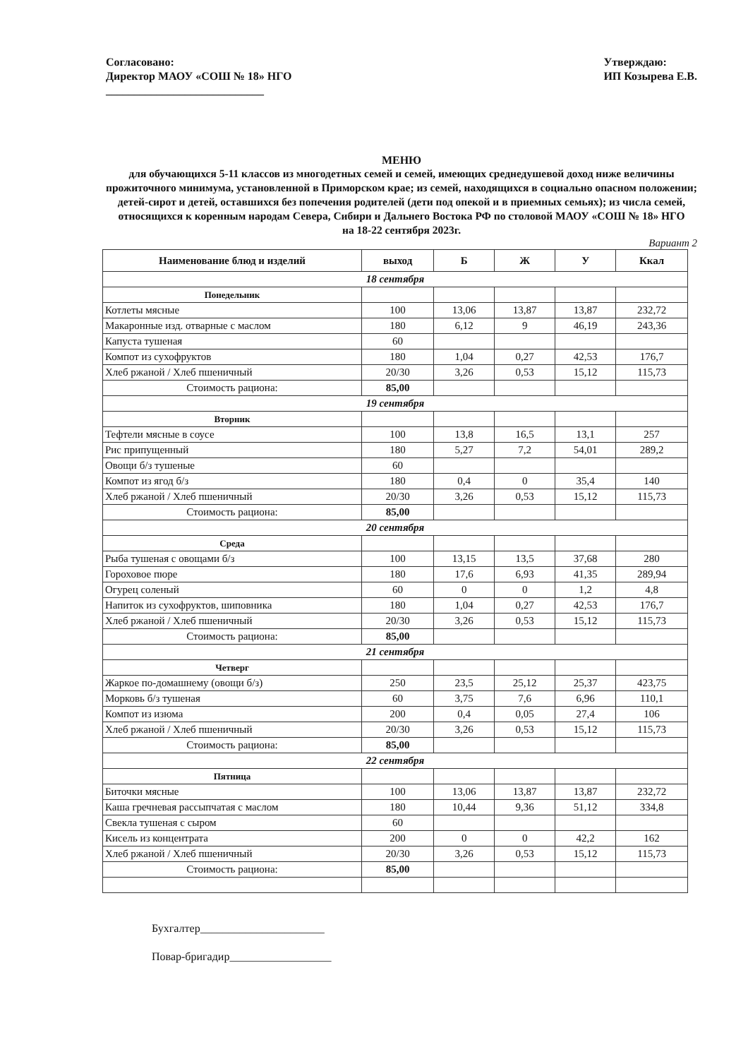Согласовано:
Директор МАОУ «СОШ № 18» НГО
____________________________
Утверждаю:
ИП Козырева Е.В.
МЕНЮ
для обучающихся 5-11 классов из многодетных семей и семей, имеющих среднедушевой доход ниже величины прожиточного минимума, установленной в Приморском крае; из семей, находящихся в социально опасном положении; детей-сирот и детей, оставшихся без попечения родителей (дети под опекой и в приемных семьях); из числа семей, относящихся к коренным народам Севера, Сибири и Дальнего Востока РФ по столовой МАОУ «СОШ № 18» НГО
на 18-22 сентября 2023г.
Вариант 2
| Наименование блюд и изделий | выход | Б | Ж | У | Ккал |
| --- | --- | --- | --- | --- | --- |
| 18 сентября | | | | | |
| Понедельник | | | | | |
| Котлеты мясные | 100 | 13,06 | 13,87 | 13,87 | 232,72 |
| Макаронные изд. отварные с маслом | 180 | 6,12 | 9 | 46,19 | 243,36 |
| Капуста тушеная | 60 | | | | |
| Компот из сухофруктов | 180 | 1,04 | 0,27 | 42,53 | 176,7 |
| Хлеб ржаной / Хлеб пшеничный | 20/30 | 3,26 | 0,53 | 15,12 | 115,73 |
| Стоимость рациона: | 85,00 | | | | |
| 19 сентября | | | | | |
| Вторник | | | | | |
| Тефтели мясные в соусе | 100 | 13,8 | 16,5 | 13,1 | 257 |
| Рис припущенный | 180 | 5,27 | 7,2 | 54,01 | 289,2 |
| Овощи б/з тушеные | 60 | | | | |
| Компот из ягод б/з | 180 | 0,4 | 0 | 35,4 | 140 |
| Хлеб ржаной / Хлеб пшеничный | 20/30 | 3,26 | 0,53 | 15,12 | 115,73 |
| Стоимость рациона: | 85,00 | | | | |
| 20 сентября | | | | | |
| Среда | | | | | |
| Рыба тушеная с овощами б/з | 100 | 13,15 | 13,5 | 37,68 | 280 |
| Гороховое пюре | 180 | 17,6 | 6,93 | 41,35 | 289,94 |
| Огурец соленый | 60 | 0 | 0 | 1,2 | 4,8 |
| Напиток из сухофруктов, шиповника | 180 | 1,04 | 0,27 | 42,53 | 176,7 |
| Хлеб ржаной / Хлеб пшеничный | 20/30 | 3,26 | 0,53 | 15,12 | 115,73 |
| Стоимость рациона: | 85,00 | | | | |
| 21 сентября | | | | | |
| Четверг | | | | | |
| Жаркое по-домашнему (овощи б/з) | 250 | 23,5 | 25,12 | 25,37 | 423,75 |
| Морковь б/з тушеная | 60 | 3,75 | 7,6 | 6,96 | 110,1 |
| Компот из изюма | 200 | 0,4 | 0,05 | 27,4 | 106 |
| Хлеб ржаной / Хлеб пшеничный | 20/30 | 3,26 | 0,53 | 15,12 | 115,73 |
| Стоимость рациона: | 85,00 | | | | |
| 22 сентября | | | | | |
| Пятница | | | | | |
| Биточки мясные | 100 | 13,06 | 13,87 | 13,87 | 232,72 |
| Каша гречневая рассыпчатая с маслом | 180 | 10,44 | 9,36 | 51,12 | 334,8 |
| Свекла тушеная с сыром | 60 | | | | |
| Кисель из концентрата | 200 | 0 | 0 | 42,2 | 162 |
| Хлеб ржаной / Хлеб пшеничный | 20/30 | 3,26 | 0,53 | 15,12 | 115,73 |
| Стоимость рациона: | 85,00 | | | | |
Бухгалтер______________________
Повар-бригадир__________________